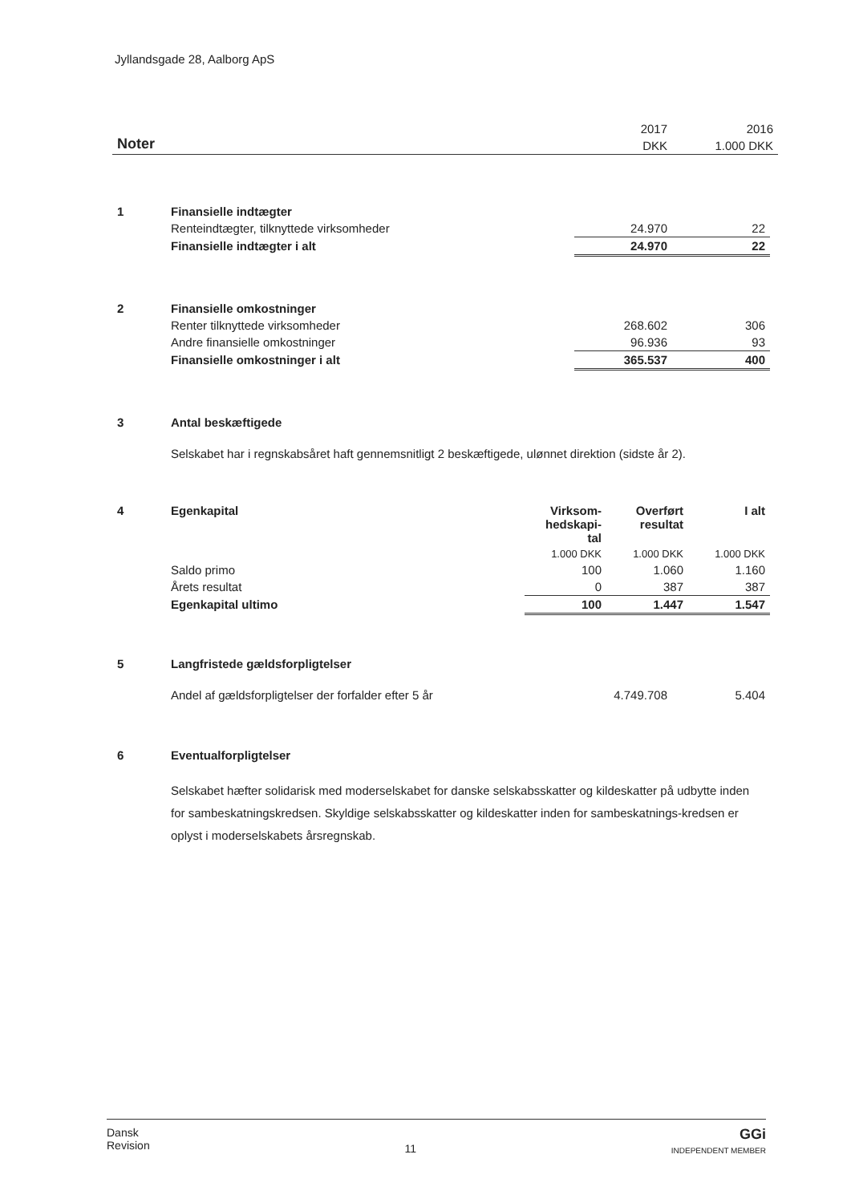Jyllandsgade 28, Aalborg ApS
| Noter | 2017 | 2016 |
| | DKK | 1.000 DKK |
| 1 | Finansielle indtægter | | |
| | Renteindtægter, tilknyttede virksomheder | 24.970 | 22 |
| | Finansielle indtægter i alt | 24.970 | 22 |
| 2 | Finansielle omkostninger | | |
| | Renter tilknyttede virksomheder | 268.602 | 306 |
| | Andre finansielle omkostninger | 96.936 | 93 |
| | Finansielle omkostninger i alt | 365.537 | 400 |
| 3 | Antal beskæftigede | | |
| | Selskabet har i regnskabsåret haft gennemsnitligt 2 beskæftigede, ulønnet direktion (sidste år 2). | | |
| 4 | Egenkapital | Virksom- hedskapi- tal | Overført resultat | I alt |
| | | 1.000 DKK | 1.000 DKK | 1.000 DKK |
| | Saldo primo | 100 | 1.060 | 1.160 |
| | Årets resultat | 0 | 387 | 387 |
| | Egenkapital ultimo | 100 | 1.447 | 1.547 |
| 5 | Langfristede gældsforpligtelser | | |
| | Andel af gældsforpligtelser der forfalder efter 5 år | 4.749.708 | 5.404 |
| 6 | Eventualforpligtelser | | |
| | Selskabet hæfter solidarisk med moderselskabet for danske selskabsskatter og kildeskatter på udbytte inden for sambeskatningskredsen. Skyldige selskabsskatter og kildeskatter inden for sambeskatnings-kredsen er oplyst i moderselskabets årsregnskab. | | |
Dansk
Revision
11
GGi
INDEPENDENT MEMBER